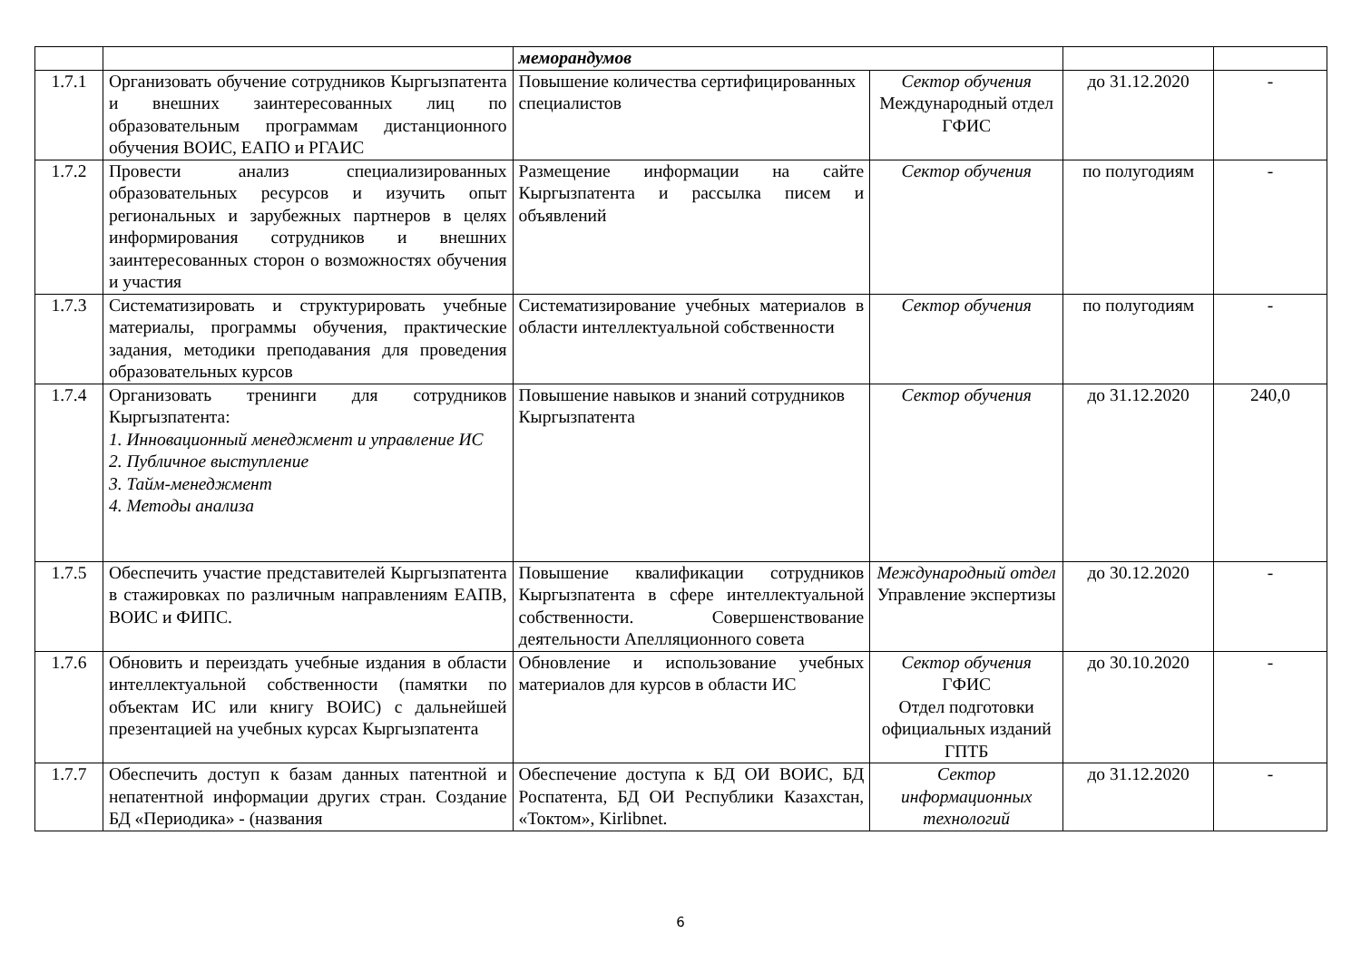| | | меморандумов | | | |
| 1.7.1 | Организовать обучение сотрудников Кыргызпатента и внешних заинтересованных лиц по образовательным программам дистанционного обучения ВОИС, ЕАПО и РГАИС | Повышение количества сертифицированных специалистов | Сектор обучения Международный отдел ГФИС | до 31.12.2020 | - |
| 1.7.2 | Провести анализ специализированных образовательных ресурсов и изучить опыт региональных и зарубежных партнеров в целях информирования сотрудников и внешних заинтересованных сторон о возможностях обучения и участия | Размещение информации на сайте Кыргызпатента и рассылка писем и объявлений | Сектор обучения | по полугодиям | - |
| 1.7.3 | Систематизировать и структурировать учебные материалы, программы обучения, практические задания, методики преподавания для проведения образовательных курсов | Систематизирование учебных материалов в области интеллектуальной собственности | Сектор обучения | по полугодиям | - |
| 1.7.4 | Организовать тренинги для сотрудников Кыргызпатента: 1. Инновационный менеджмент и управление ИС 2. Публичное выступление 3. Тайм-менеджмент 4. Методы анализа | Повышение навыков и знаний сотрудников Кыргызпатента | Сектор обучения | до 31.12.2020 | 240,0 |
| 1.7.5 | Обеспечить участие представителей Кыргызпатента в стажировках по различным направлениям ЕАПВ, ВОИС и ФИПС. | Повышение квалификации сотрудников Кыргызпатента в сфере интеллектуальной собственности. Совершенствование деятельности Апелляционного совета | Международный отдел Управление экспертизы | до 30.12.2020 | - |
| 1.7.6 | Обновить и переиздать учебные издания в области интеллектуальной собственности (памятки по объектам ИС или книгу ВОИС) с дальнейшей презентацией на учебных курсах Кыргызпатента | Обновление и использование учебных материалов для курсов в области ИС | Сектор обучения ГФИС Отдел подготовки официальных изданий ГПТБ | до 30.10.2020 | - |
| 1.7.7 | Обеспечить доступ к базам данных патентной и непатентной информации других стран. Создание БД «Периодика» - (названия | Обеспечение доступа к БД ОИ ВОИС, БД Роспатента, БД ОИ Республики Казахстан, «Токтом», Kirlibnet. | Сектор информационных технологий | до 31.12.2020 | - |
6